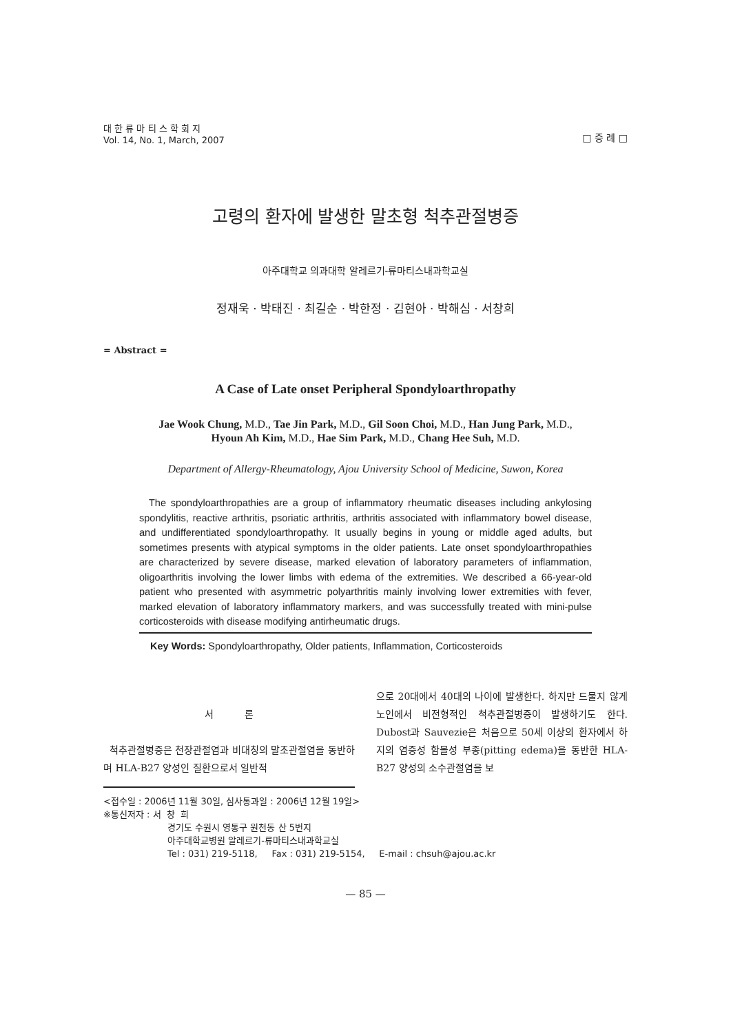대 한 류 마 티 스 학 회 지
Vol. 14, No. 1, March, 2007
□ 증 례 □
고령의 환자에 발생한 말초형 척추관절병증
아주대학교 의과대학 알레르기-류마티스내과학교실
정재욱 · 박태진 · 최길순 · 박한정 · 김현아 · 박해심 · 서창희
= Abstract =
A Case of Late onset Peripheral Spondyloarthropathy
Jae Wook Chung, M.D., Tae Jin Park, M.D., Gil Soon Choi, M.D., Han Jung Park, M.D.,
Hyoun Ah Kim, M.D., Hae Sim Park, M.D., Chang Hee Suh, M.D.
Department of Allergy-Rheumatology, Ajou University School of Medicine, Suwon, Korea
The spondyloarthropathies are a group of inflammatory rheumatic diseases including ankylosing spondylitis, reactive arthritis, psoriatic arthritis, arthritis associated with inflammatory bowel disease, and undifferentiated spondyloarthropathy. It usually begins in young or middle aged adults, but sometimes presents with atypical symptoms in the older patients. Late onset spondyloarthropathies are characterized by severe disease, marked elevation of laboratory parameters of inflammation, oligoarthritis involving the lower limbs with edema of the extremities. We described a 66-year-old patient who presented with asymmetric polyarthritis mainly involving lower extremities with fever, marked elevation of laboratory inflammatory markers, and was successfully treated with mini-pulse corticosteroids with disease modifying antirheumatic drugs.
Key Words: Spondyloarthropathy, Older patients, Inflammation, Corticosteroids
서 론
척추관절병증은 천장관절염과 비대칭의 말초관절염을 동반하며 HLA-B27 양성인 질환으로서 일반적
으로 20대에서 40대의 나이에 발생한다. 하지만 드물지 않게 노인에서 비전형적인 척추관절병증이 발생하기도 한다. Dubost과 Sauvezie은 처음으로 50세 이상의 환자에서 하지의 염증성 함몰성 부종(pitting edema)을 동반한 HLA-B27 양성의 소수관절염을 보
<접수일 : 2006년 11월 30일, 심사통과일 : 2006년 12월 19일>
※통신저자 : 서 창 희
경기도 수원시 영통구 원천동 산 5번지
아주대학교병원 알레르기-류마티스내과학교실
Tel : 031) 219-5118, Fax : 031) 219-5154, E-mail : chsuh@ajou.ac.kr
— 85 —